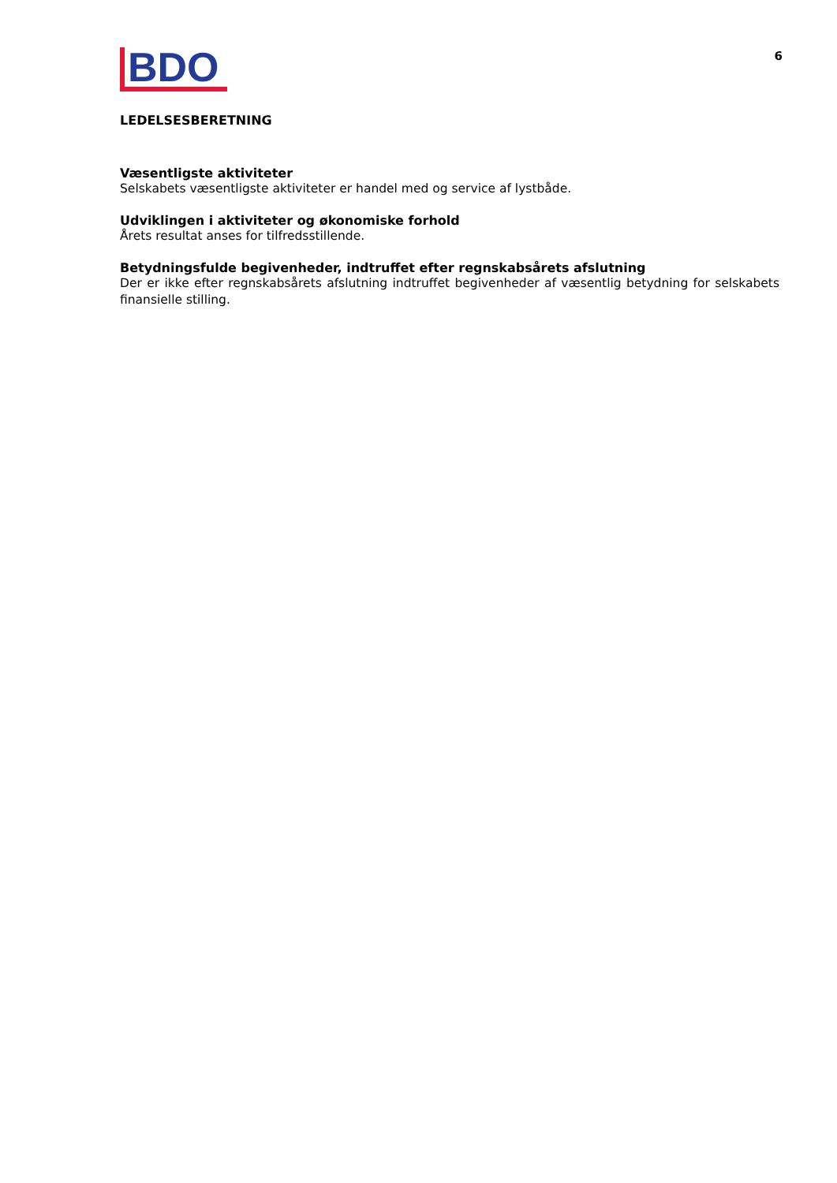BDO
6
LEDELSESBERETNING
Væsentligste aktiviteter
Selskabets væsentligste aktiviteter er handel med og service af lystbåde.
Udviklingen i aktiviteter og økonomiske forhold
Årets resultat anses for tilfredsstillende.
Betydningsfulde begivenheder, indtruffet efter regnskabsårets afslutning
Der er ikke efter regnskabsårets afslutning indtruffet begivenheder af væsentlig betydning for selskabets finansielle stilling.